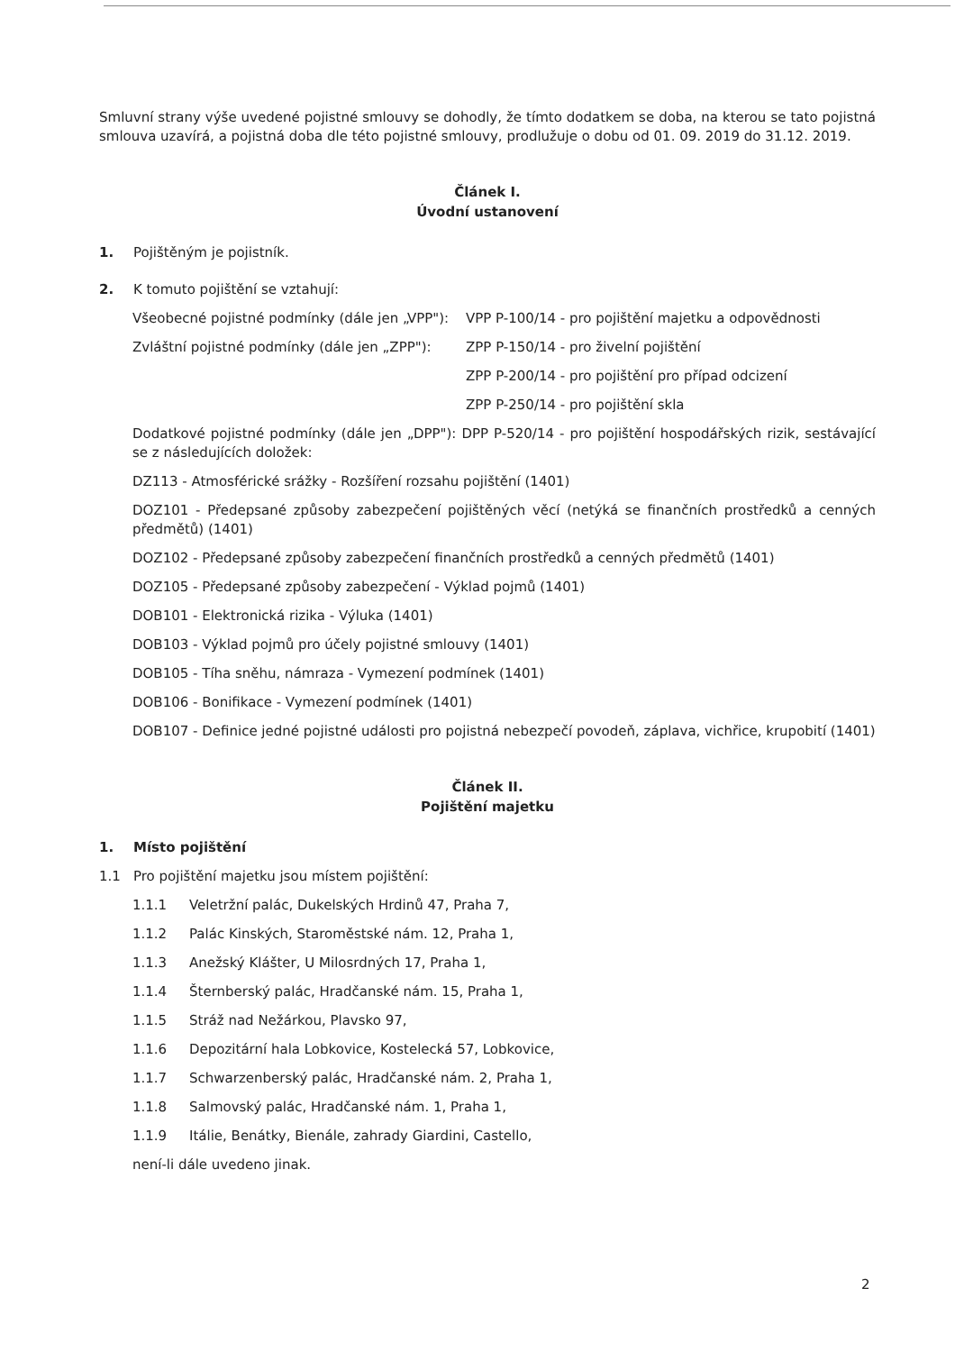Smluvní strany výše uvedené pojistné smlouvy se dohodly, že tímto dodatkem se doba, na kterou se tato pojistná smlouva uzavírá, a pojistná doba dle této pojistné smlouvy, prodlužuje o dobu od 01. 09. 2019 do 31.12. 2019.
Článek I.
Úvodní ustanovení
1. Pojištěným je pojistník.
2. K tomuto pojištění se vztahují:
Všeobecné pojistné podmínky (dále jen „VPP"): VPP P-100/14 - pro pojištění majetku a odpovědnosti
Zvláštní pojistné podmínky (dále jen „ZPP"): ZPP P-150/14 - pro živelní pojištění
ZPP P-200/14 - pro pojištění pro případ odcizení
ZPP P-250/14 - pro pojištění skla
Dodatkové pojistné podmínky (dále jen „DPP"): DPP P-520/14 - pro pojištění hospodářských rizik, sestávající se z následujících doložek:
DZ113 - Atmosférické srážky - Rozšíření rozsahu pojištění (1401)
DOZ101 - Předepsané způsoby zabezpečení pojištěných věcí (netýká se finančních prostředků a cenných předmětů) (1401)
DOZ102 - Předepsané způsoby zabezpečení finančních prostředků a cenných předmětů (1401)
DOZ105 - Předepsané způsoby zabezpečení - Výklad pojmů (1401)
DOB101 - Elektronická rizika - Výluka (1401)
DOB103 - Výklad pojmů pro účely pojistné smlouvy (1401)
DOB105 - Tíha sněhu, námraza - Vymezení podmínek (1401)
DOB106 - Bonifikace - Vymezení podmínek (1401)
DOB107 - Definice jedné pojistné události pro pojistná nebezpečí povodeň, záplava, vichřice, krupobití (1401)
Článek II.
Pojištění majetku
1. Místo pojištění
1.1 Pro pojištění majetku jsou místem pojištění:
1.1.1 Veletržní palác, Dukelských Hrdinů 47, Praha 7,
1.1.2 Palác Kinských, Staroměstské nám. 12, Praha 1,
1.1.3 Anežský Klášter, U Milosrdných 17, Praha 1,
1.1.4 Šternberský palác, Hradčanské nám. 15, Praha 1,
1.1.5 Stráž nad Nežárkou, Plavsko 97,
1.1.6 Depozitární hala Lobkovice, Kostelecká 57, Lobkovice,
1.1.7 Schwarzenberský palác, Hradčanské nám. 2, Praha 1,
1.1.8 Salmovský palác, Hradčanské nám. 1, Praha 1,
1.1.9 Itálie, Benátky, Bienále, zahrady Giardini, Castello,
není-li dále uvedeno jinak.
2